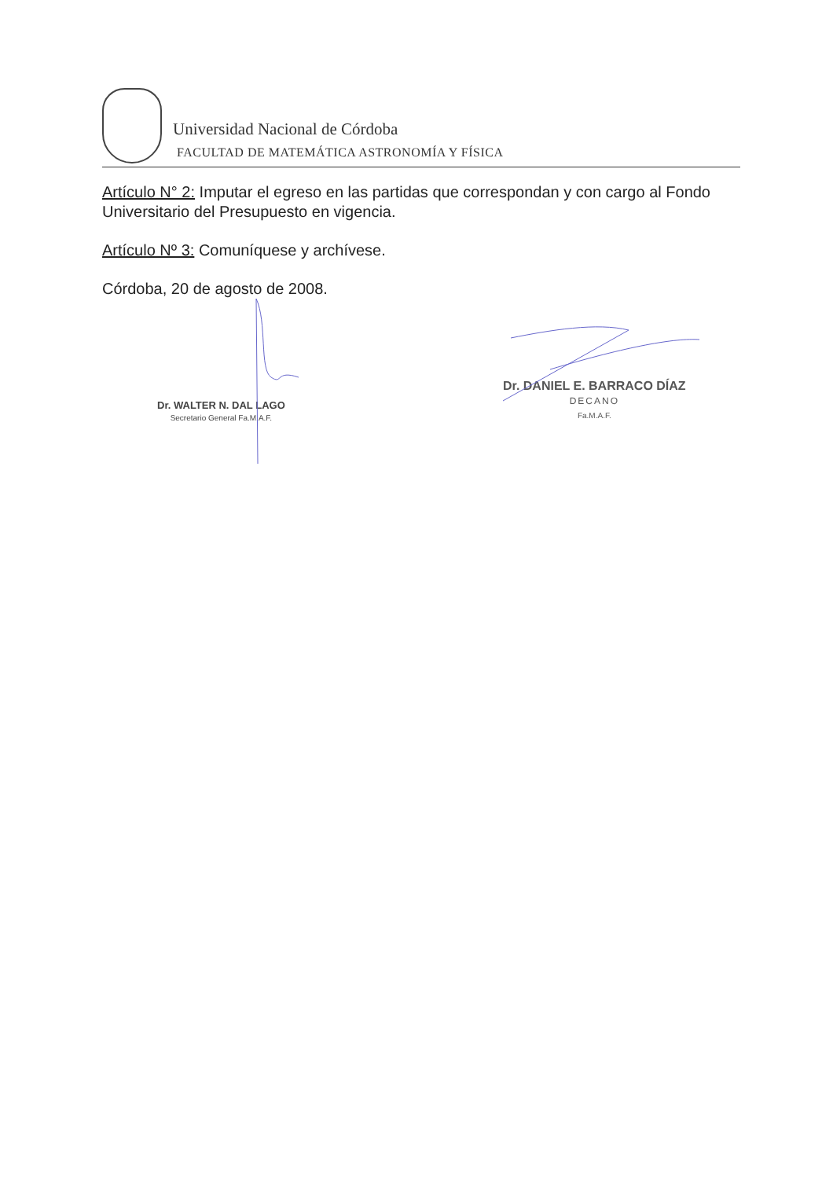Universidad Nacional de Córdoba
FACULTAD DE MATEMÁTICA ASTRONOMÍA Y FÍSICA
Artículo N° 2: Imputar el egreso en las partidas que correspondan y con cargo al Fondo Universitario del Presupuesto en vigencia.
Artículo Nº 3: Comuníquese y archívese.
Córdoba, 20 de agosto de 2008.
Dr. WALTER N. DAL LAGO
Secretario General Fa.M.A.F.
Dr. DANIEL E. BARRACO DÍAZ
DECANO
Fa.M.A.F.